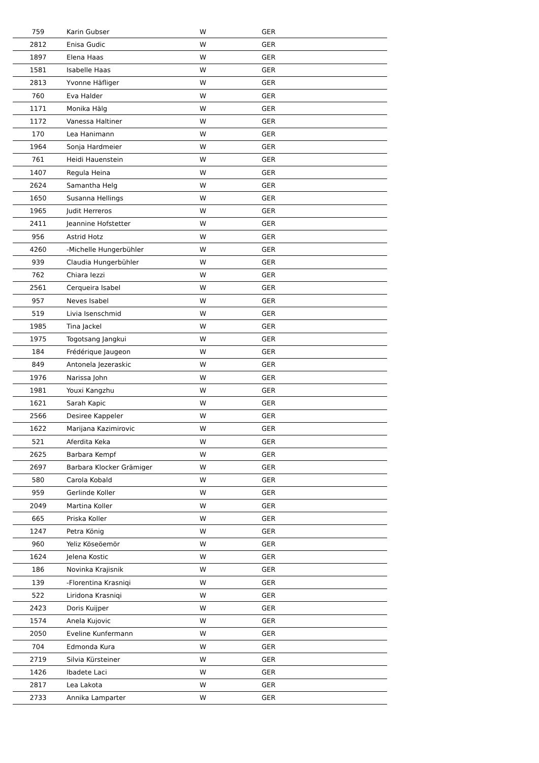| 759 | Karin Gubser | W | GER |
| 2812 | Enisa Gudic | W | GER |
| 1897 | Elena Haas | W | GER |
| 1581 | Isabelle Haas | W | GER |
| 2813 | Yvonne Häfliger | W | GER |
| 760 | Eva Halder | W | GER |
| 1171 | Monika Hälg | W | GER |
| 1172 | Vanessa Haltiner | W | GER |
| 170 | Lea Hanimann | W | GER |
| 1964 | Sonja Hardmeier | W | GER |
| 761 | Heidi Hauenstein | W | GER |
| 1407 | Regula Heina | W | GER |
| 2624 | Samantha Helg | W | GER |
| 1650 | Susanna Hellings | W | GER |
| 1965 | Judit Herreros | W | GER |
| 2411 | Jeannine Hofstetter | W | GER |
| 956 | Astrid Hotz | W | GER |
| 4260 | -Michelle Hungerbühler | W | GER |
| 939 | Claudia Hungerbühler | W | GER |
| 762 | Chiara Iezzi | W | GER |
| 2561 | Cerqueira Isabel | W | GER |
| 957 | Neves Isabel | W | GER |
| 519 | Livia Isenschmid | W | GER |
| 1985 | Tina Jackel | W | GER |
| 1975 | Togotsang Jangkui | W | GER |
| 184 | Frédérique Jaugeon | W | GER |
| 849 | Antonela Jezeraskic | W | GER |
| 1976 | Narissa John | W | GER |
| 1981 | Youxi Kangzhu | W | GER |
| 1621 | Sarah Kapic | W | GER |
| 2566 | Desiree Kappeler | W | GER |
| 1622 | Marijana Kazimirovic | W | GER |
| 521 | Aferdita Keka | W | GER |
| 2625 | Barbara Kempf | W | GER |
| 2697 | Barbara Klocker Grämiger | W | GER |
| 580 | Carola Kobald | W | GER |
| 959 | Gerlinde Koller | W | GER |
| 2049 | Martina Koller | W | GER |
| 665 | Priska Koller | W | GER |
| 1247 | Petra König | W | GER |
| 960 | Yeliz Köseöemör | W | GER |
| 1624 | Jelena Kostic | W | GER |
| 186 | Novinka Krajisnik | W | GER |
| 139 | -Florentina Krasniqi | W | GER |
| 522 | Liridona Krasniqi | W | GER |
| 2423 | Doris Kuijper | W | GER |
| 1574 | Anela Kujovic | W | GER |
| 2050 | Eveline Kunfermann | W | GER |
| 704 | Edmonda Kura | W | GER |
| 2719 | Silvia Kürsteiner | W | GER |
| 1426 | Ibadete Laci | W | GER |
| 2817 | Lea Lakota | W | GER |
| 2733 | Annika Lamparter | W | GER |